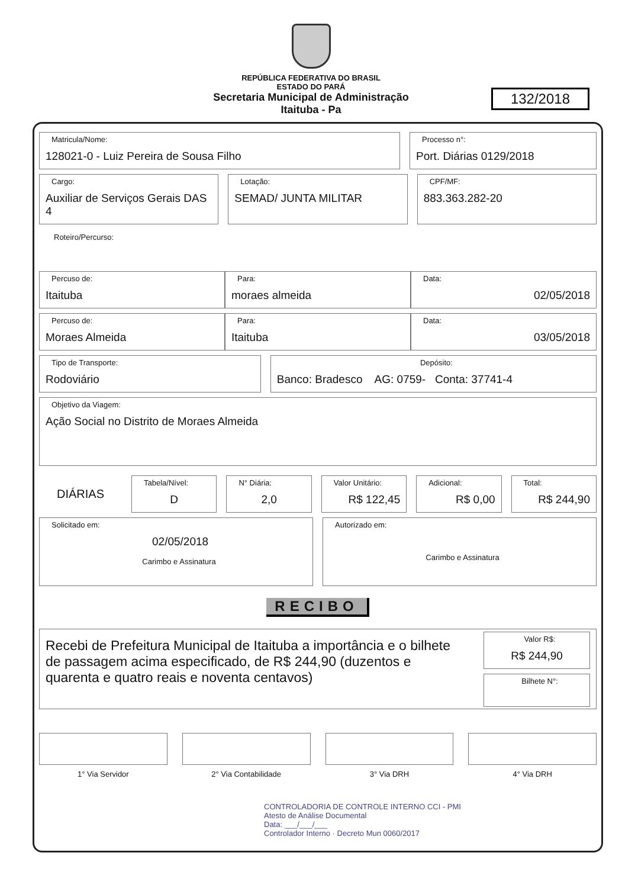REPÚBLICA FEDERATIVA DO BRASIL
ESTADO DO PARÁ
Secretaria Municipal de Administração
Itaituba - Pa
132/2018
Matricula/Nome:
128021-0 - Luiz Pereira de Sousa Filho
Processo n°:
Port. Diárias 0129/2018
Cargo:
Auxiliar de Serviços Gerais DAS 4
Lotação:
SEMAD/ JUNTA MILITAR
CPF/MF:
883.363.282-20
Roteiro/Percurso:
Percuso de:
Itaituba
Para:
moraes almeida
Data:
02/05/2018
Percuso de:
Moraes Almeida
Para:
Itaituba
Data:
03/05/2018
Tipo de Transporte:
Rodoviário
Depósito:
Banco: Bradesco AG: 0759- Conta: 37741-4
Objetivo da Viagem:
Ação Social no Distrito de Moraes Almeida
DIÁRIAS
Tabela/Nível:
D
N° Diária:
2,0
Valor Unitário:
R$ 122,45
Adicional:
R$ 0,00
Total:
R$ 244,90
Solicitado em:
02/05/2018
Carimbo e Assinatura
Autorizado em:
Carimbo e Assinatura
RECIBO
Recebi de Prefeitura Municipal de Itaituba a importância e o bilhete de passagem acima especificado, de R$ 244,90 (duzentos e quarenta e quatro reais e noventa centavos)
Valor R$:
R$ 244,90
Bilhete N°:
1° Via Servidor 2° Via Contabilidade 3° Via DRH 4° Via DRH
CONTROLADORIA DE CONTROLE INTERNO CCI - PMI
Atesto de Análise Documental
Data: ___/___/___
Controlador Interno · Decreto Mun 0060/2017